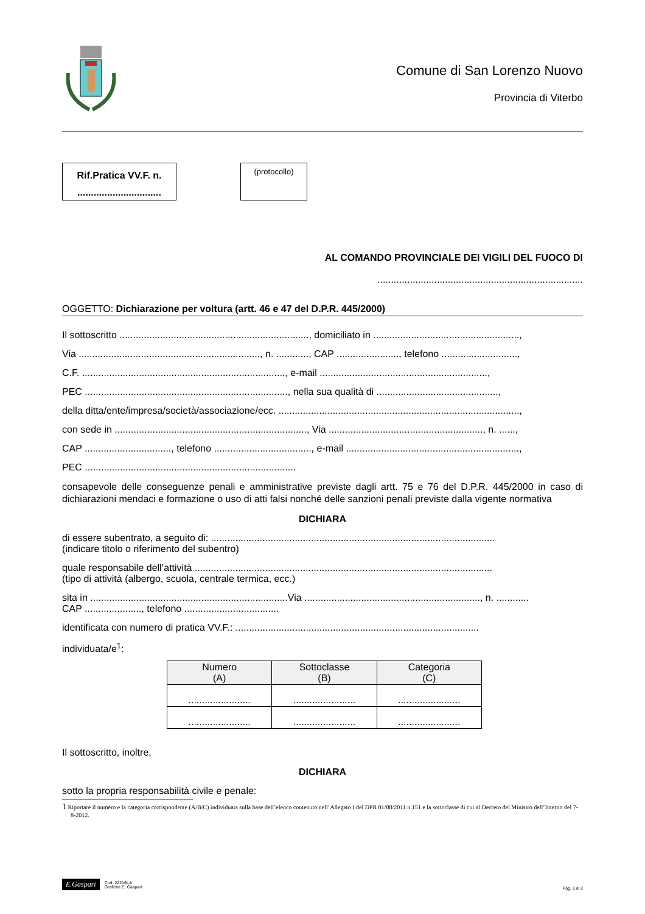Comune di San Lorenzo Nuovo
Provincia di Viterbo
Rif.Pratica VV.F. n.
...............................
(protocollo)
AL COMANDO PROVINCIALE DEI VIGILI DEL FUOCO DI
............................................................................
OGGETTO: Dichiarazione per voltura (artt. 46 e 47 del D.P.R. 445/2000)
Il sottoscritto ......................................................................, domiciliato in ......................................................,
Via ..................................................................., n. ............, CAP ......................., telefono ............................,
C.F. ..........................................................................., e-mail ..............................................................,
PEC ..........................................................................., nella sua qualità di .............................................,
della ditta/ente/impresa/società/associazione/ecc. .........................................................................................,
con sede in ......................................................................., Via ........................................................., n. ......,
CAP ................................, telefono ...................................., e-mail ................................................................,
PEC ..............................................................................
consapevole delle conseguenze penali e amministrative previste dagli artt. 75 e 76 del D.P.R. 445/2000 in caso di dichiarazioni mendaci e formazione o uso di atti falsi nonché delle sanzioni penali previste dalla vigente normativa
DICHIARA
di essere subentrato, a seguito di: .........................................................................................................
(indicare titolo o riferimento del subentro)
quale responsabile dell’attività ..............................................................................................................
(tipo di attività (albergo, scuola, centrale termica, ecc.)
sita in .........................................................................Via ................................................................., n. ............
CAP ....................., telefono ...................................
identificata con numero di pratica VV.F.: ..........................................................................................
individuata/e<sup>1</sup>:
| Numero (A) | Sottoclasse (B) | Categoria (C) |
| --- | --- | --- |
| ....................... | ....................... | ....................... |
| ....................... | ....................... | ....................... |
Il sottoscritto, inoltre,
DICHIARA
sotto la propria responsabilità civile e penale:
1 Riportare il numero e la categoria corrispondente (A/B/C) individuata sulla base dell’elenco contenuto nell’Allegato I del DPR 01/08/2011 n.151 e la sottoclasse di cui al Decreto del Ministro dell’Interno del 7-8-2012.
E.Gaspari Cod. 22216s.b
Grafiche E. Gaspari
Pag. 1 di 2